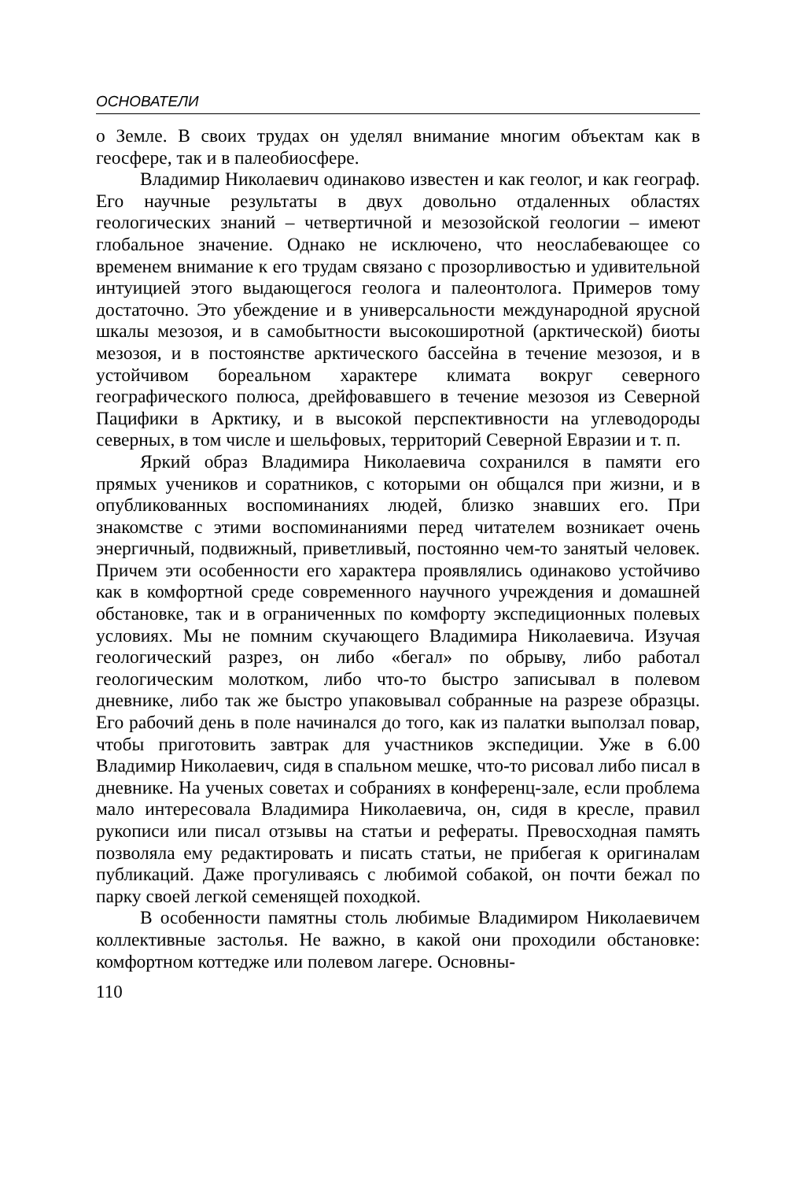ОСНОВАТЕЛИ
о Земле. В своих трудах он уделял внимание многим объектам как в геосфере, так и в палеобиосфере.
Владимир Николаевич одинаково известен и как геолог, и как географ. Его научные результаты в двух довольно отдаленных областях геологических знаний – четвертичной и мезозойской геологии – имеют глобальное значение. Однако не исключено, что неослабевающее со временем внимание к его трудам связано с прозорливостью и удивительной интуицией этого выдающегося геолога и палеонтолога. Примеров тому достаточно. Это убеждение и в универсальности международной ярусной шкалы мезозоя, и в самобытности высокоширотной (арктической) биоты мезозоя, и в постоянстве арктического бассейна в течение мезозоя, и в устойчивом бореальном характере климата вокруг северного географического полюса, дрейфовавшего в течение мезозоя из Северной Пацифики в Арктику, и в высокой перспективности на углеводороды северных, в том числе и шельфовых, территорий Северной Евразии и т. п.
Яркий образ Владимира Николаевича сохранился в памяти его прямых учеников и соратников, с которыми он общался при жизни, и в опубликованных воспоминаниях людей, близко знавших его. При знакомстве с этими воспоминаниями перед читателем возникает очень энергичный, подвижный, приветливый, постоянно чем-то занятый человек. Причем эти особенности его характера проявлялись одинаково устойчиво как в комфортной среде современного научного учреждения и домашней обстановке, так и в ограниченных по комфорту экспедиционных полевых условиях. Мы не помним скучающего Владимира Николаевича. Изучая геологический разрез, он либо «бегал» по обрыву, либо работал геологическим молотком, либо что-то быстро записывал в полевом дневнике, либо так же быстро упаковывал собранные на разрезе образцы. Его рабочий день в поле начинался до того, как из палатки выползал повар, чтобы приготовить завтрак для участников экспедиции. Уже в 6.00 Владимир Николаевич, сидя в спальном мешке, что-то рисовал либо писал в дневнике. На ученых советах и собраниях в конференц-зале, если проблема мало интересовала Владимира Николаевича, он, сидя в кресле, правил рукописи или писал отзывы на статьи и рефераты. Превосходная память позволяла ему редактировать и писать статьи, не прибегая к оригиналам публикаций. Даже прогуливаясь с любимой собакой, он почти бежал по парку своей легкой семенящей походкой.
В особенности памятны столь любимые Владимиром Николаевичем коллективные застолья. Не важно, в какой они проходили обстановке: комфортном коттедже или полевом лагере. Основны-
110